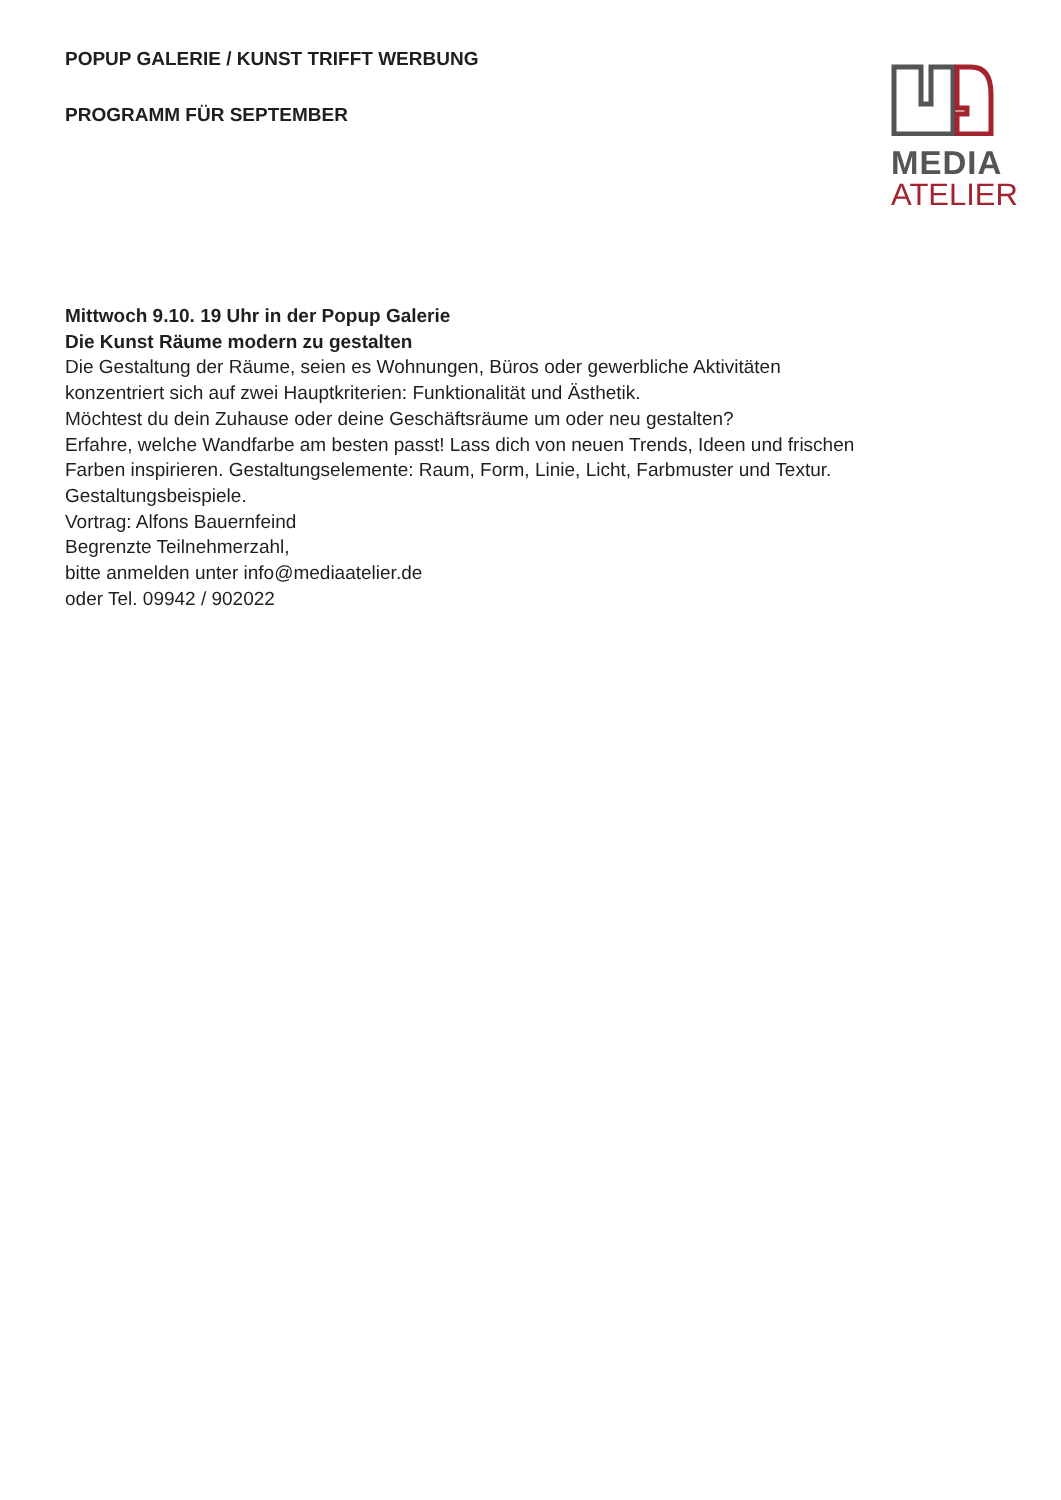POPUP GALERIE / KUNST TRIFFT WERBUNG
PROGRAMM FÜR SEPTEMBER
MEDIA
ATELIER
Mittwoch 9.10. 19 Uhr in der Popup Galerie
Die Kunst Räume modern zu gestalten
Die Gestaltung der Räume, seien es Wohnungen, Büros oder gewerbliche Aktivitäten
konzentriert sich auf zwei Hauptkriterien: Funktionalität und Ästhetik.
Möchtest du dein Zuhause oder deine Geschäftsräume um oder neu gestalten?
Erfahre, welche Wandfarbe am besten passt! Lass dich von neuen Trends, Ideen und frischen
Farben inspirieren. Gestaltungselemente: Raum, Form, Linie, Licht, Farbmuster und Textur.
Gestaltungsbeispiele.
Vortrag: Alfons Bauernfeind
Begrenzte Teilnehmerzahl,
bitte anmelden unter info@mediaatelier.de
oder Tel. 09942 / 902022